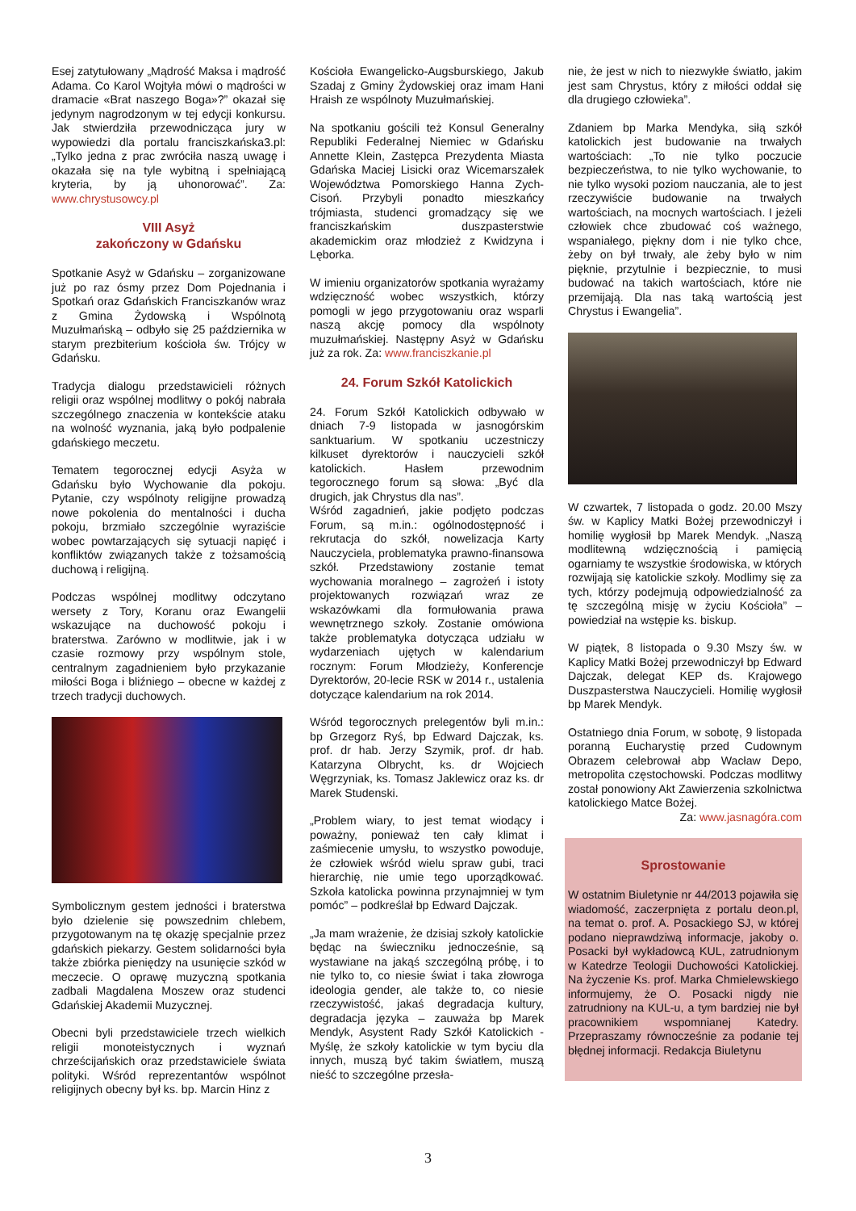Esej zatytułowany „Mądrość Maksa i mądrość Adama. Co Karol Wojtyła mówi o mądrości w dramacie «Brat naszego Boga»?” okazał się jedynym nagrodzonym w tej edycji konkursu. Jak stwierdziła przewodnicząca jury w wypowiedzi dla portalu franciszkańska3.pl: „Tylko jedna z prac zwróciła naszą uwagę i okazała się na tyle wybitną i spełniającą kryteria, by ją uhonorować”. Za: www.chrystusowcy.pl
VIII Asyż
zakończony w Gdańsku
Spotkanie Asyż w Gdańsku – zorganizowane już po raz ósmy przez Dom Pojednania i Spotkań oraz Gdańskich Franciszkanów wraz z Gmina Żydowską i Wspólnotą Muzułmańską – odbyło się 25 października w starym prezbiterium kościoła św. Trójcy w Gdańsku.
Tradycja dialogu przedstawicieli różnych religii oraz wspólnej modlitwy o pokój nabrała szczególnego znaczenia w kontekście ataku na wolność wyznania, jaką było podpalenie gdańskiego meczetu.
Tematem tegorocznej edycji Asyża w Gdańsku było Wychowanie dla pokoju. Pytanie, czy wspólnoty religijne prowadzą nowe pokolenia do mentalności i ducha pokoju, brzmiało szczególnie wyraziście wobec powtarzających się sytuacji napięć i konfliktów związanych także z tożsamością duchową i religijną.
Podczas wspólnej modlitwy odczytano wersety z Tory, Koranu oraz Ewangelii wskazujące na duchowość pokoju i braterstwa. Zarówno w modlitwie, jak i w czasie rozmowy przy wspólnym stole, centralnym zagadnieniem było przykazanie miłości Boga i bliźniego – obecne w każdej z trzech tradycji duchowych.
Symbolicznym gestem jedności i braterstwa było dzielenie się powszednim chlebem, przygotowanym na tę okazję specjalnie przez gdańskich piekarzy. Gestem solidarności była także zbiórka pieniędzy na usunięcie szkód w meczecie. O oprawę muzyczną spotkania zadbali Magdalena Moszew oraz studenci Gdańskiej Akademii Muzycznej.
Obecni byli przedstawiciele trzech wielkich religii monoteistycznych i wyznań chrześcijańskich oraz przedstawiciele świata polityki. Wśród reprezentantów wspólnot religijnych obecny był ks. bp. Marcin Hinz z
Kościoła Ewangelicko-Augsburskiego, Jakub Szadaj z Gminy Żydowskiej oraz imam Hani Hraish ze wspólnoty Muzułmańskiej.
Na spotkaniu gościli też Konsul Generalny Republiki Federalnej Niemiec w Gdańsku Annette Klein, Zastępca Prezydenta Miasta Gdańska Maciej Lisicki oraz Wicemarszałek Województwa Pomorskiego Hanna Zych-Cisoń. Przybyli ponadto mieszkańcy trójmiasta, studenci gromadzący się we franciszkańskim duszpasterstwie akademickim oraz młodzież z Kwidzyna i Lęborka.
W imieniu organizatorów spotkania wyrażamy wdzięczność wobec wszystkich, którzy pomogli w jego przygotowaniu oraz wsparli naszą akcję pomocy dla wspólnoty muzułmańskiej. Następny Asyż w Gdańsku już za rok. Za: www.franciszkanie.pl
24. Forum Szkół Katolickich
24. Forum Szkół Katolickich odbywało w dniach 7-9 listopada w jasnogórskim sanktuarium. W spotkaniu uczestniczy kilkuset dyrektorów i nauczycieli szkół katolickich. Hasłem przewodnim tegorocznego forum są słowa: „Być dla drugich, jak Chrystus dla nas”.
Wśród zagadnień, jakie podjęto podczas Forum, są m.in.: ogólnodostępność i rekrutacja do szkół, nowelizacja Karty Nauczyciela, problematyka prawno-finansowa szkół. Przedstawiony zostanie temat wychowania moralnego – zagrożeń i istoty projektowanych rozwiązań wraz ze wskazówkami dla formułowania prawa wewnętrznego szkoły. Zostanie omówiona także problematyka dotycząca udziału w wydarzeniach ujętych w kalendarium rocznym: Forum Młodzieży, Konferencje Dyrektorów, 20-lecie RSK w 2014 r., ustalenia dotyczące kalendarium na rok 2014.
Wśród tegorocznych prelegentów byli m.in.: bp Grzegorz Ryś, bp Edward Dajczak, ks. prof. dr hab. Jerzy Szymik, prof. dr hab. Katarzyna Olbrycht, ks. dr Wojciech Węgrzyniak, ks. Tomasz Jaklewicz oraz ks. dr Marek Studenski.
„Problem wiary, to jest temat wiodący i poważny, ponieważ ten cały klimat i zaśmiecenie umysłu, to wszystko powoduje, że człowiek wśród wielu spraw gubi, traci hierarchię, nie umie tego uporządkować. Szkoła katolicka powinna przynajmniej w tym pomóc” – podkreślał bp Edward Dajczak.
„Ja mam wrażenie, że dzisiaj szkoły katolickie będąc na świeczniku jednocześnie, są wystawiane na jakąś szczególną próbę, i to nie tylko to, co niesie świat i taka złowroga ideologia gender, ale także to, co niesie rzeczywistość, jakaś degradacja kultury, degradacja języka – zauważa bp Marek Mendyk, Asystent Rady Szkół Katolickich - Myślę, że szkoły katolickie w tym byciu dla innych, muszą być takim światłem, muszą nieść to szczególne przesła-
nie, że jest w nich to niezwykłe światło, jakim jest sam Chrystus, który z miłości oddał się dla drugiego człowieka”.
Zdaniem bp Marka Mendyka, siłą szkół katolickich jest budowanie na trwałych wartościach: „To nie tylko poczucie bezpieczeństwa, to nie tylko wychowanie, to nie tylko wysoki poziom nauczania, ale to jest rzeczywiście budowanie na trwałych wartościach, na mocnych wartościach. I jeżeli człowiek chce zbudować coś ważnego, wspaniałego, piękny dom i nie tylko chce, żeby on był trwały, ale żeby było w nim pięknie, przytulnie i bezpiecznie, to musi budować na takich wartościach, które nie przemijają. Dla nas taką wartością jest Chrystus i Ewangelia”.
W czwartek, 7 listopada o godz. 20.00 Mszy św. w Kaplicy Matki Bożej przewodniczył i homilię wygłosił bp Marek Mendyk. „Naszą modlitewną wdzięcznością i pamięcią ogarniamy te wszystkie środowiska, w których rozwijają się katolickie szkoły. Modlimy się za tych, którzy podejmują odpowiedzialność za tę szczególną misję w życiu Kościoła” – powiedział na wstępie ks. biskup.
W piątek, 8 listopada o 9.30 Mszy św. w Kaplicy Matki Bożej przewodniczył bp Edward Dajczak, delegat KEP ds. Krajowego Duszpasterstwa Nauczycieli. Homilię wygłosił bp Marek Mendyk.
Ostatniego dnia Forum, w sobotę, 9 listopada poranną Eucharystię przed Cudownym Obrazem celebrował abp Wacław Depo, metropolita częstochowski. Podczas modlitwy został ponowiony Akt Zawierzenia szkolnictwa katolickiego Matce Bożej.
Za: www.jasnagóra.com
Sprostowanie
W ostatnim Biuletynie nr 44/2013 pojawiła się wiadomość, zaczerpnięta z portalu deon.pl, na temat o. prof. A. Posackiego SJ, w której podano nieprawdziwą informacje, jakoby o. Posacki był wykładowcą KUL, zatrudnionym w Katedrze Teologii Duchowości Katolickiej. Na życzenie Ks. prof. Marka Chmielewskiego informujemy, że O. Posacki nigdy nie zatrudniony na KUL-u, a tym bardziej nie był pracownikiem wspomnianej Katedry. Przepraszamy równocześnie za podanie tej błędnej informacji. Redakcja Biuletynu
3